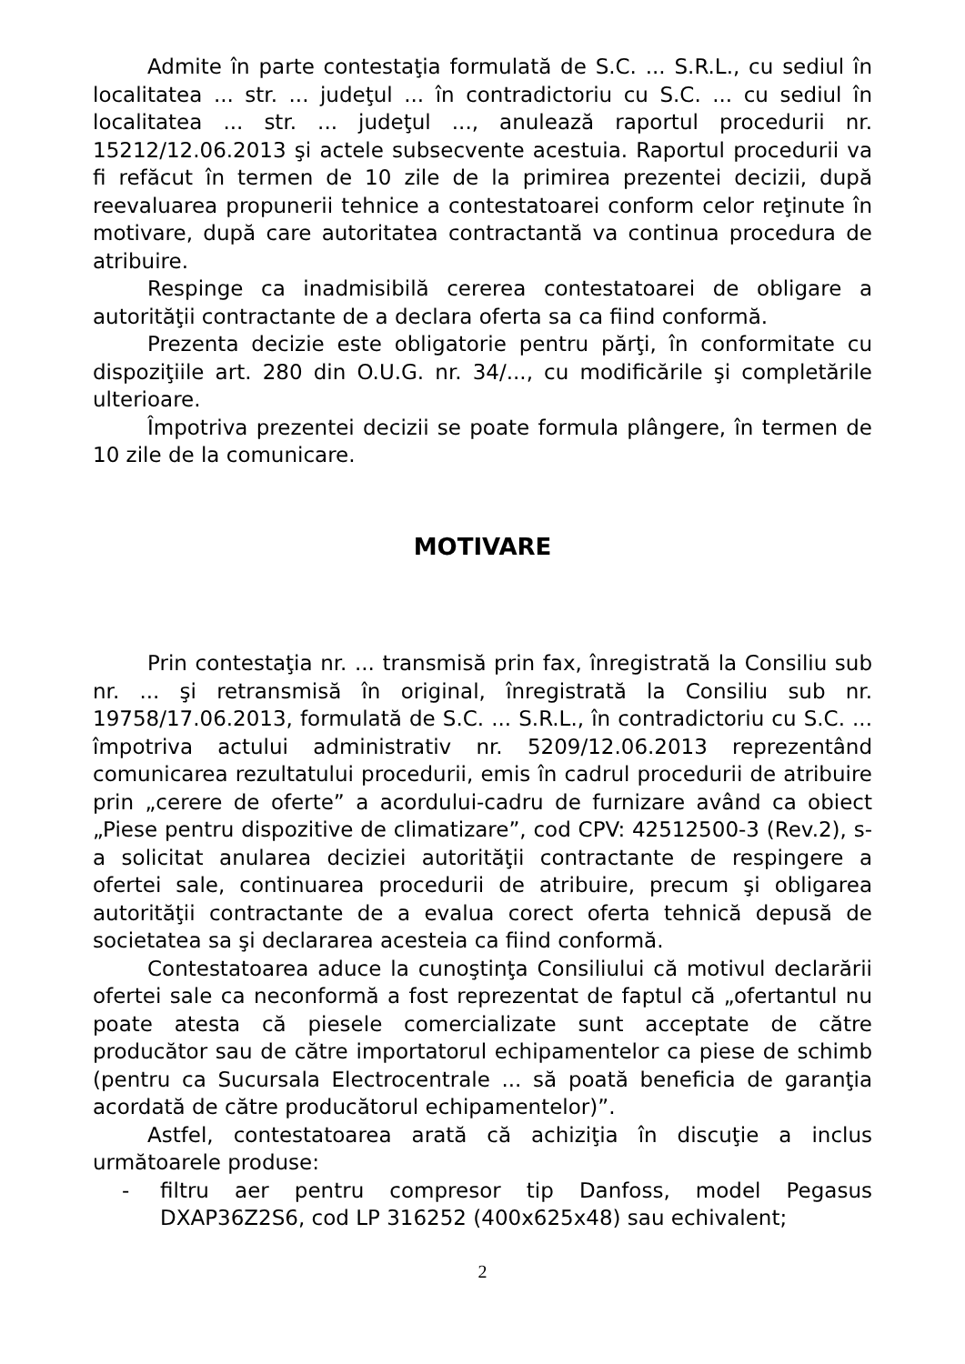Admite în parte contestaţia formulată de S.C. ... S.R.L., cu sediul în localitatea ... str. ... judeţul ... în contradictoriu cu S.C. ... cu sediul în localitatea ... str. ... judeţul ..., anulează raportul procedurii nr. 15212/12.06.2013 şi actele subsecvente acestuia. Raportul procedurii va fi refăcut în termen de 10 zile de la primirea prezentei decizii, după reevaluarea propunerii tehnice a contestatoarei conform celor reţinute în motivare, după care autoritatea contractantă va continua procedura de atribuire.
Respinge ca inadmisibilă cererea contestatoarei de obligare a autorităţii contractante de a declara oferta sa ca fiind conformă.
Prezenta decizie este obligatorie pentru părţi, în conformitate cu dispoziţiile art. 280 din O.U.G. nr. 34/..., cu modificările şi completările ulterioare.
Împotriva prezentei decizii se poate formula plângere, în termen de 10 zile de la comunicare.
MOTIVARE
Prin contestaţia nr. ... transmisă prin fax, înregistrată la Consiliu sub nr. ... şi retransmisă în original, înregistrată la Consiliu sub nr. 19758/17.06.2013, formulată de S.C. ... S.R.L., în contradictoriu cu S.C. ... împotriva actului administrativ nr. 5209/12.06.2013 reprezentând comunicarea rezultatului procedurii, emis în cadrul procedurii de atribuire prin „cerere de oferte” a acordului-cadru de furnizare având ca obiect „Piese pentru dispozitive de climatizare”, cod CPV: 42512500-3 (Rev.2), s-a solicitat anularea deciziei autorităţii contractante de respingere a ofertei sale, continuarea procedurii de atribuire, precum şi obligarea autorităţii contractante de a evalua corect oferta tehnică depusă de societatea sa şi declararea acesteia ca fiind conformă.
Contestatoarea aduce la cunoştinţa Consiliului că motivul declarării ofertei sale ca neconformă a fost reprezentat de faptul că „ofertantul nu poate atesta că piesele comercializate sunt acceptate de către producător sau de către importatorul echipamentelor ca piese de schimb (pentru ca Sucursala Electrocentrale ... să poată beneficia de garanţia acordată de către producătorul echipamentelor)”.
Astfel, contestatoarea arată că achiziţia în discuţie a inclus următoarele produse:
- filtru aer pentru compresor tip Danfoss, model Pegasus DXAP36Z2S6, cod LP 316252 (400x625x48) sau echivalent;
2